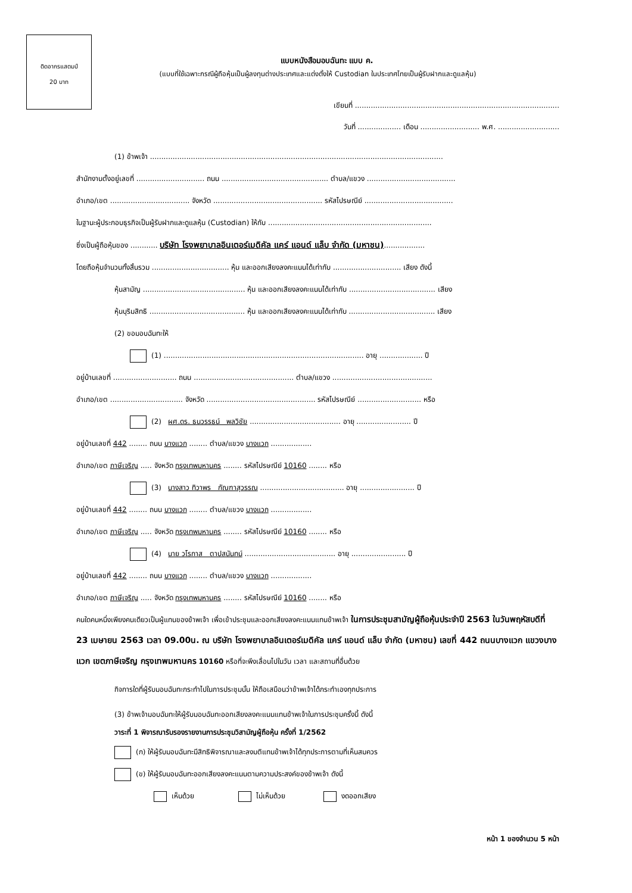ติดอากรแสตมป์
20 บาท
แบบหนังสือมอบฉันทะ แบบ ค.
(แบบที่ใช้เฉพาะกรณีผู้ถือหุ้นเป็นผู้ลงทุนต่างประเทศและแต่งตั้งให้ Custodian ในประเทศไทยเป็นผู้รับฝากและดูแลหุ้น)
เขียนที่ ..........................................................................................
วันที่ ................... เดือน .......................... พ.ศ. ...........................
(1) ข้าพเจ้า .................................................................................................................................
สำนักงานตั้งอยู่เลขที่ .............................. ถนน ............................................... ตำบล/แขวง .......................................
อำเภอ/เขต ................................... จังหวัด ................................................ รหัสไปรษณีย์ .......................................
ในฐานะผู้ประกอบธุรกิจเป็นผู้รับฝากและดูแลหุ้น (Custodian) ให้กับ ........................................................................
ซึ่งเป็นผู้ถือหุ้นของ ............ บริษัท โรงพยาบาลอินเตอร์เมดิคัล แคร์ แอนด์ แล็บ จำกัด (มหาชน)..................
โดยถือหุ้นจำนวนทั้งสิ้นรวม .................................. หุ้น และออกเสียงลงคะแนนได้เท่ากับ .............................. เสียง ดังนี้
หุ้นสามัญ ............................................. หุ้น และออกเสียงลงคะแนนได้เท่ากับ ...................................... เสียง
หุ้นบุริมสิทธิ .......................................... หุ้น และออกเสียงลงคะแนนได้เท่ากับ ...................................... เสียง
(2) ขอมอบฉันทะให้
(1) ........................................................................................ อายุ ................... ปี
อยู่บ้านเลขที่ ............................ ถนน ............................................ ตำบล/แขวง ............................................
อำเภอ/เขต ................................ จังหวัด ................................................ รหัสไปรษณีย์ ............................ หรือ
(2) ผศ.ดร. ธนวรรธน์ พลวิชัย ........................................ อายุ ........................ ปี
อยู่บ้านเลขที่ 442 ........ ถนน บางแวก ........ ตำบล/แขวง บางแวก ..................
อำเภอ/เขต ภาษีเจริญ ..... จังหวัด กรุงเทพมหานคร ........ รหัสไปรษณีย์ 10160 ........ หรือ
(3) นางสาว ทิวาพร กัณฑาสุวรรณ ..................................... อายุ ........................ ปี
อยู่บ้านเลขที่ 442 ........ ถนน บางแวก ........ ตำบล/แขวง บางแวก ..................
อำเภอ/เขต ภาษีเจริญ ..... จังหวัด กรุงเทพมหานคร ........ รหัสไปรษณีย์ 10160 ........ หรือ
(4) นาย วโรกาส ตาปสนันทน์ ........................................ อายุ ........................ ปี
อยู่บ้านเลขที่ 442 ........ ถนน บางแวก ........ ตำบล/แขวง บางแวก ..................
อำเภอ/เขต ภาษีเจริญ ..... จังหวัด กรุงเทพมหานคร ........ รหัสไปรษณีย์ 10160 ........ หรือ
คนใดคนหนึ่งเพียงคนเดียวเป็นผู้แทนของข้าพเจ้า เพื่อเข้าประชุมและออกเสียงลงคะแนนแทนข้าพเจ้า ในการประชุมสามัญผู้ถือหุ้นประจำปี 2563 ในวันพฤหัสบดีที่ 23 เมษายน 2563 เวลา 09.00น. ณ บริษัท โรงพยาบาลอินเตอร์เมดิคัล แคร์ แอนด์ แล็บ จำกัด (มหาชน) เลขที่ 442 ถนนบางแวก แขวงบางแวก เขตภาษีเจริญ กรุงเทพมหานคร 10160 หรือที่จะพึงเลื่อนไปในวัน เวลา และสถานที่อื่นด้วย
กิจการใดที่ผู้รับมอบฉันทะกระทำไปในการประชุมนั้น ให้ถือเสมือนว่าข้าพเจ้าได้กระทำเองทุกประการ
(3) ข้าพเจ้ามอบฉันทะให้ผู้รับมอบฉันทะออกเสียงลงคะแนนแทนข้าพเจ้าในการประชุมครั้งนี้ ดังนี้
วาระที่ 1 พิจารณารับรองรายงานการประชุมวิสามัญผู้ถือหุ้น ครั้งที่ 1/2562
(ก) ให้ผู้รับมอบฉันทะมีสิทธิพิจารณาและลงมติแทนข้าพเจ้าได้ทุกประการตามที่เห็นสมควร
(ข) ให้ผู้รับมอบฉันทะออกเสียงลงคะแนนตามความประสงค์ของข้าพเจ้า ดังนี้
เห็นด้วย ไม่เห็นด้วย งดออกเสียง
หน้า 1 ของจำนวน 5 หน้า